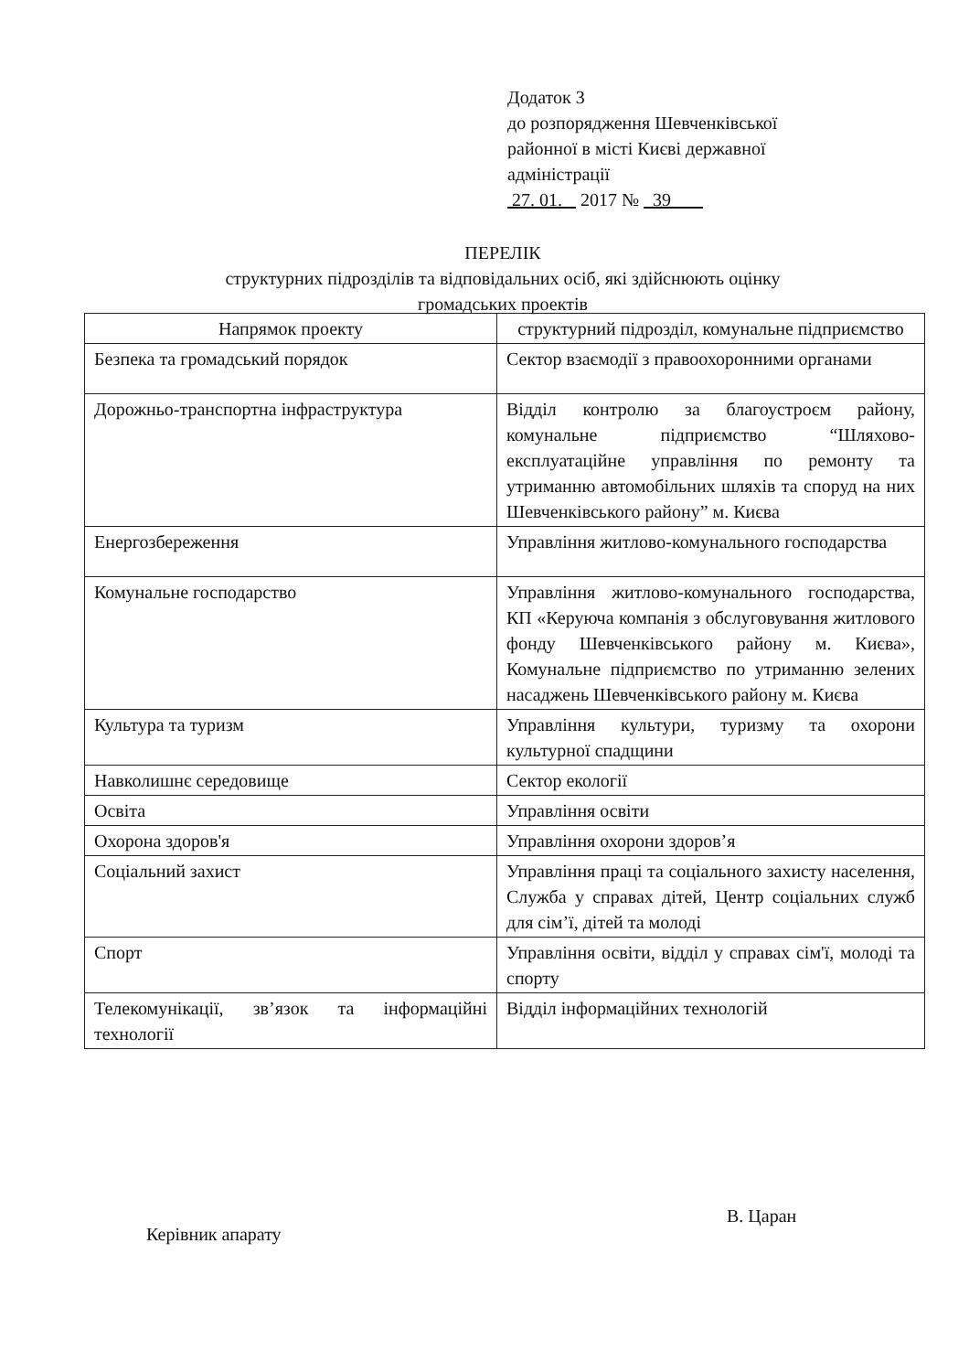Додаток 3
до розпорядження Шевченківської
районної в місті Києві державної
адміністрації
27. 01. 2017 № 39
ПЕРЕЛІК
структурних підрозділів та відповідальних осіб, які здійснюють оцінку
громадських проектів
| Напрямок проекту | структурний підрозділ, комунальне підприємство |
| --- | --- |
| Безпека та громадський порядок | Сектор взаємодії з правоохоронними органами |
| Дорожньо-транспортна інфраструктура | Відділ контролю за благоустроєм району, комунальне підприємство “Шляхово-експлуатаційне управління по ремонту та утриманню автомобільних шляхів та споруд на них Шевченківського району” м. Києва |
| Енергозбереження | Управління житлово-комунального господарства |
| Комунальне господарство | Управління житлово-комунального господарства, КП «Керуюча компанія з обслуговування житлового фонду Шевченківського району м. Києва», Комунальне підприємство по утриманню зелених насаджень Шевченківського району м. Києва |
| Культура та туризм | Управління культури, туризму та охорони культурної спадщини |
| Навколишнє середовище | Сектор екології |
| Освіта | Управління освіти |
| Охорона здоров'я | Управління охорони здоров’я |
| Соціальний захист | Управління праці та соціального захисту населення, Служба у справах дітей, Центр соціальних служб для сім’ї, дітей та молоді |
| Спорт | Управління освіти, відділ у справах сім'ї, молоді та спорту |
| Телекомунікації, зв’язок та інформаційні технології | Відділ інформаційних технологій |
Керівник апарату
В. Царан